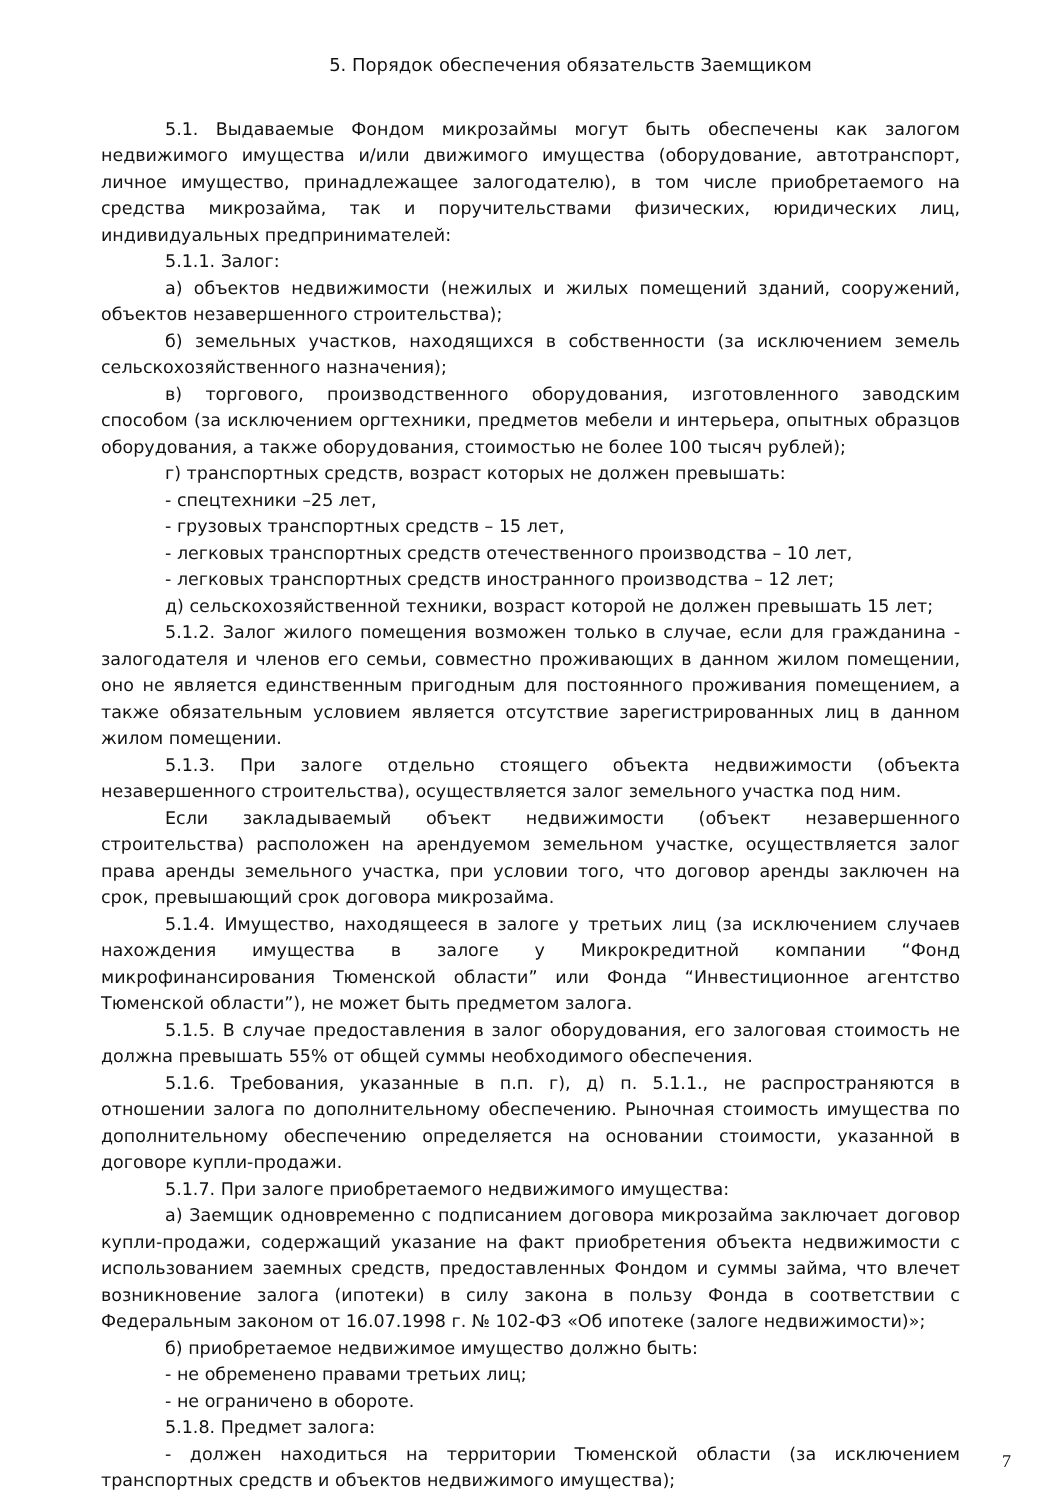5. Порядок обеспечения обязательств Заемщиком
5.1. Выдаваемые Фондом микрозаймы могут быть обеспечены как залогом недвижимого имущества и/или движимого имущества (оборудование, автотранспорт, личное имущество, принадлежащее залогодателю), в том числе приобретаемого на средства микрозайма, так и поручительствами физических, юридических лиц, индивидуальных предпринимателей:
5.1.1. Залог:
а) объектов недвижимости (нежилых и жилых помещений зданий, сооружений, объектов незавершенного строительства);
б) земельных участков, находящихся в собственности (за исключением земель сельскохозяйственного назначения);
в) торгового, производственного оборудования, изготовленного заводским способом (за исключением оргтехники, предметов мебели и интерьера, опытных образцов оборудования, а также оборудования, стоимостью не более 100 тысяч рублей);
г) транспортных средств, возраст которых не должен превышать:
- спецтехники –25 лет,
- грузовых транспортных средств – 15 лет,
- легковых транспортных средств отечественного производства – 10 лет,
- легковых транспортных средств иностранного производства – 12 лет;
д) сельскохозяйственной техники, возраст которой не должен превышать 15 лет;
5.1.2. Залог жилого помещения возможен только в случае, если для гражданина - залогодателя и членов его семьи, совместно проживающих в данном жилом помещении, оно не является единственным пригодным для постоянного проживания помещением, а также обязательным условием является отсутствие зарегистрированных лиц в данном жилом помещении.
5.1.3. При залоге отдельно стоящего объекта недвижимости (объекта незавершенного строительства), осуществляется залог земельного участка под ним.
Если закладываемый объект недвижимости (объект незавершенного строительства) расположен на арендуемом земельном участке, осуществляется залог права аренды земельного участка, при условии того, что договор аренды заключен на срок, превышающий срок договора микрозайма.
5.1.4. Имущество, находящееся в залоге у третьих лиц (за исключением случаев нахождения имущества в залоге у Микрокредитной компании “Фонд микрофинансирования Тюменской области” или Фонда “Инвестиционное агентство Тюменской области”), не может быть предметом залога.
5.1.5. В случае предоставления в залог оборудования, его залоговая стоимость не должна превышать 55% от общей суммы необходимого обеспечения.
5.1.6. Требования, указанные в п.п. г), д) п. 5.1.1., не распространяются в отношении залога по дополнительному обеспечению. Рыночная стоимость имущества по дополнительному обеспечению определяется на основании стоимости, указанной в договоре купли-продажи.
5.1.7. При залоге приобретаемого недвижимого имущества:
а) Заемщик одновременно с подписанием договора микрозайма заключает договор купли-продажи, содержащий указание на факт приобретения объекта недвижимости с использованием заемных средств, предоставленных Фондом и суммы займа, что влечет возникновение залога (ипотеки) в силу закона в пользу Фонда в соответствии с Федеральным законом от 16.07.1998 г. № 102-ФЗ «Об ипотеке (залоге недвижимости)»;
б) приобретаемое недвижимое имущество должно быть:
- не обременено правами третьих лиц;
- не ограничено в обороте.
5.1.8. Предмет залога:
- должен находиться на территории Тюменской области (за исключением транспортных средств и объектов недвижимого имущества);
7